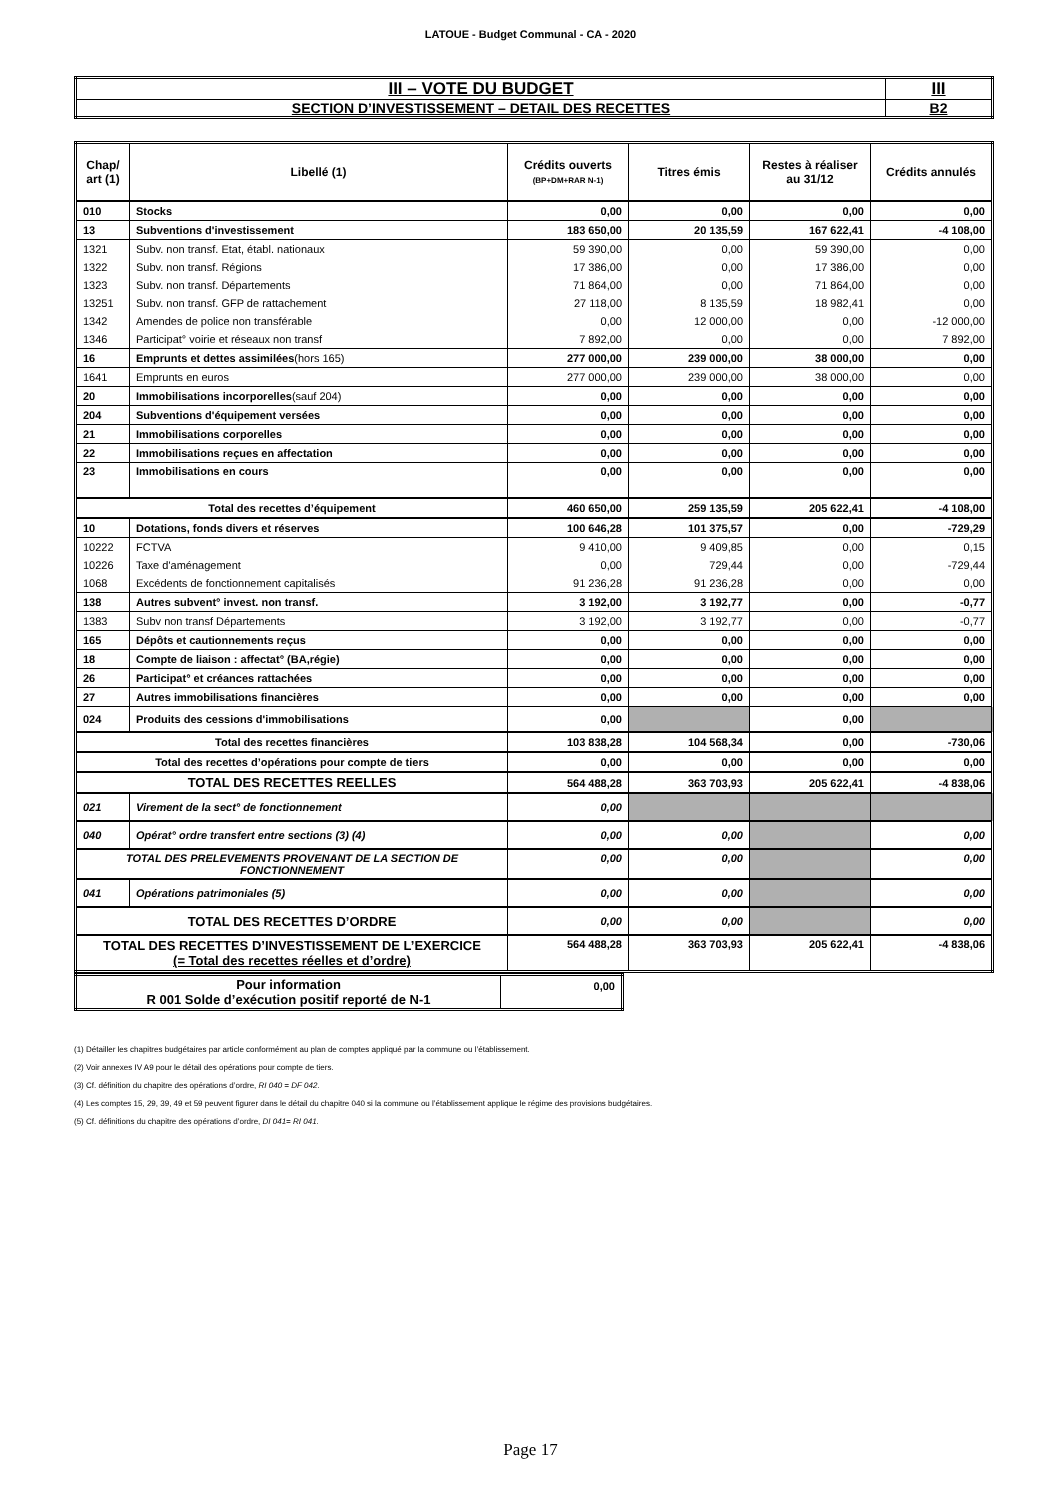LATOUE - Budget Communal - CA - 2020
| III – VOTE DU BUDGET | III |
| SECTION D’INVESTISSEMENT – DETAIL DES RECETTES | B2 |
| Chap/ art (1) | Libellé (1) | Crédits ouverts (BP+DM+RAR N-1) | Titres émis | Restes à réaliser au 31/12 | Crédits annulés |
| --- | --- | --- | --- | --- | --- |
| 010 | Stocks | 0,00 | 0,00 | 0,00 | 0,00 |
| 13 | Subventions d'investissement | 183 650,00 | 20 135,59 | 167 622,41 | -4 108,00 |
| 1321 | Subv. non transf. Etat, établ. nationaux | 59 390,00 | 0,00 | 59 390,00 | 0,00 |
| 1322 | Subv. non transf. Régions | 17 386,00 | 0,00 | 17 386,00 | 0,00 |
| 1323 | Subv. non transf. Départements | 71 864,00 | 0,00 | 71 864,00 | 0,00 |
| 13251 | Subv. non transf. GFP de rattachement | 27 118,00 | 8 135,59 | 18 982,41 | 0,00 |
| 1342 | Amendes de police non transférable | 0,00 | 12 000,00 | 0,00 | -12 000,00 |
| 1346 | Participat° voirie et réseaux non transf | 7 892,00 | 0,00 | 0,00 | 7 892,00 |
| 16 | Emprunts et dettes assimilées (hors 165) | 277 000,00 | 239 000,00 | 38 000,00 | 0,00 |
| 1641 | Emprunts en euros | 277 000,00 | 239 000,00 | 38 000,00 | 0,00 |
| 20 | Immobilisations incorporelles (sauf 204) | 0,00 | 0,00 | 0,00 | 0,00 |
| 204 | Subventions d'équipement versées | 0,00 | 0,00 | 0,00 | 0,00 |
| 21 | Immobilisations corporelles | 0,00 | 0,00 | 0,00 | 0,00 |
| 22 | Immobilisations reçues en affectation | 0,00 | 0,00 | 0,00 | 0,00 |
| 23 | Immobilisations en cours | 0,00 | 0,00 | 0,00 | 0,00 |
| Total des recettes d’équipement | | 460 650,00 | 259 135,59 | 205 622,41 | -4 108,00 |
| 10 | Dotations, fonds divers et réserves | 100 646,28 | 101 375,57 | 0,00 | -729,29 |
| 10222 | FCTVA | 9 410,00 | 9 409,85 | 0,00 | 0,15 |
| 10226 | Taxe d'aménagement | 0,00 | 729,44 | 0,00 | -729,44 |
| 1068 | Excédents de fonctionnement capitalisés | 91 236,28 | 91 236,28 | 0,00 | 0,00 |
| 138 | Autres subvent° invest. non transf. | 3 192,00 | 3 192,77 | 0,00 | -0,77 |
| 1383 | Subv non transf Départements | 3 192,00 | 3 192,77 | 0,00 | -0,77 |
| 165 | Dépôts et cautionnements reçus | 0,00 | 0,00 | 0,00 | 0,00 |
| 18 | Compte de liaison : affectat° (BA,régie) | 0,00 | 0,00 | 0,00 | 0,00 |
| 26 | Participat° et créances rattachées | 0,00 | 0,00 | 0,00 | 0,00 |
| 27 | Autres immobilisations financières | 0,00 | 0,00 | 0,00 | 0,00 |
| 024 | Produits des cessions d'immobilisations | 0,00 | | 0,00 | |
| Total des recettes financières | | 103 838,28 | 104 568,34 | 0,00 | -730,06 |
| Total des recettes d’opérations pour compte de tiers | | 0,00 | 0,00 | 0,00 | 0,00 |
| TOTAL DES RECETTES REELLES | | 564 488,28 | 363 703,93 | 205 622,41 | -4 838,06 |
| 021 | Virement de la sect° de fonctionnement | 0,00 | | | |
| 040 | Opérat° ordre transfert entre sections (3) (4) | 0,00 | 0,00 | | 0,00 |
| TOTAL DES PRELEVEMENTS PROVENANT DE LA SECTION DE FONCTIONNEMENT | | 0,00 | 0,00 | | 0,00 |
| 041 | Opérations patrimoniales (5) | 0,00 | 0,00 | | 0,00 |
| TOTAL DES RECETTES D’ORDRE | | 0,00 | 0,00 | | 0,00 |
| TOTAL DES RECETTES D’INVESTISSEMENT DE L’EXERCICE (= Total des recettes réelles et d’ordre) | | 564 488,28 | 363 703,93 | 205 622,41 | -4 838,06 |
| Pour information R 001 Solde d’exécution positif reporté de N-1 | 0,00 |
(1) Détailler les chapitres budgétaires par article conformément au plan de comptes appliqué par la commune ou l’établissement.
(2) Voir annexes IV A9 pour le détail des opérations pour compte de tiers.
(3) Cf. définition du chapitre des opérations d’ordre, RI 040 = DF 042.
(4) Les comptes 15, 29, 39, 49 et 59 peuvent figurer dans le détail du chapitre 040 si la commune ou l’établissement applique le régime des provisions budgétaires.
(5) Cf. définitions du chapitre des opérations d’ordre, DI 041= RI 041.
Page 17